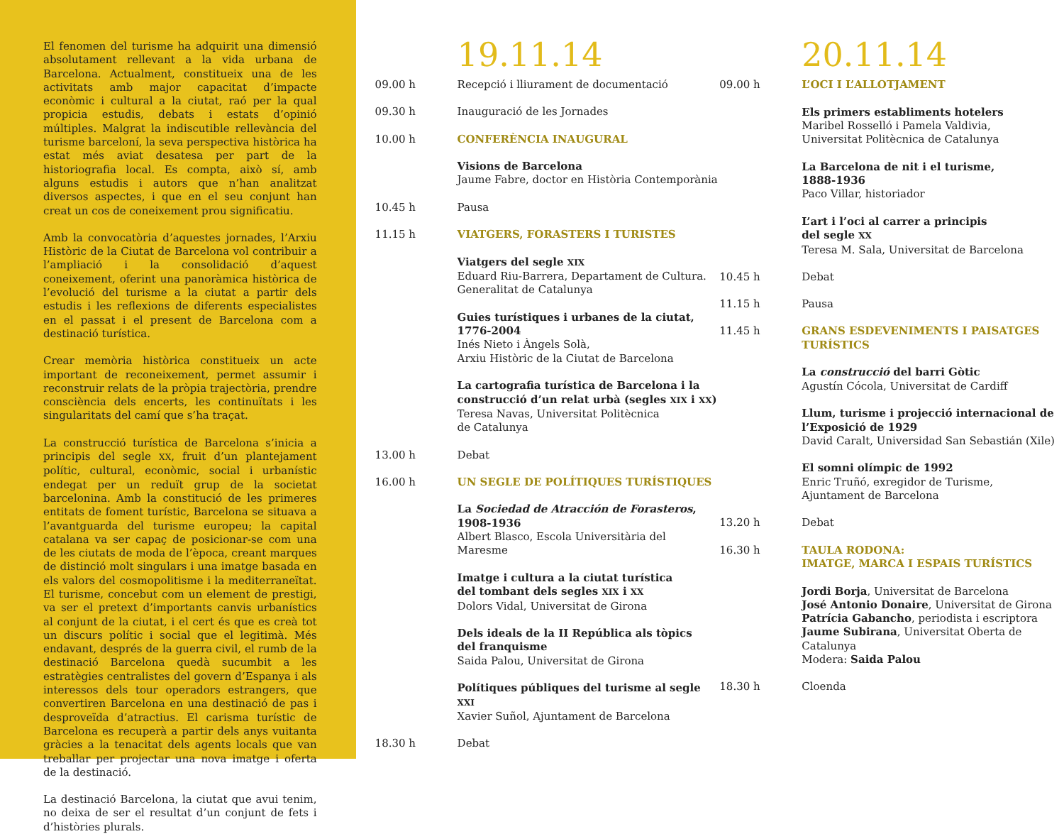El fenomen del turisme ha adquirit una dimensió absolutament rellevant a la vida urbana de Barcelona. Actualment, constitueix una de les activitats amb major capacitat d’impacte econòmic i cultural a la ciutat, raó per la qual propicia estudis, debats i estats d’opinió múltiples. Malgrat la indiscutible rellevància del turisme barceloní, la seva perspectiva històrica ha estat més aviat desatesa per part de la historiografia local. Es compta, això sí, amb alguns estudis i autors que n’han analitzat diversos aspectes, i que en el seu conjunt han creat un cos de coneixement prou significatiu.
Amb la convocatòria d’aquestes jornades, l’Arxiu Històric de la Ciutat de Barcelona vol contribuir a l’ampliació i la consolidació d’aquest coneixement, oferint una panoràmica històrica de l’evolució del turisme a la ciutat a partir dels estudis i les reflexions de diferents especialistes en el passat i el present de Barcelona com a destinació turística.
Crear memòria històrica constitueix un acte important de reconeixement, permet assumir i reconstruir relats de la pròpia trajectòria, prendre consciència dels encerts, les continuïtats i les singularitats del camí que s’ha traçat.
La construcció turística de Barcelona s’inicia a principis del segle XX, fruit d’un plantejament polític, cultural, econòmic, social i urbanístic endegat per un reduït grup de la societat barcelonina. Amb la constitució de les primeres entitats de foment turístic, Barcelona se situava a l’avantguarda del turisme europeu; la capital catalana va ser capaç de posicionar-se com una de les ciutats de moda de l’època, creant marques de distinció molt singulars i una imatge basada en els valors del cosmopolitisme i la mediterraneïtat. El turisme, concebut com un element de prestigi, va ser el pretext d’importants canvis urbanístics al conjunt de la ciutat, i el cert és que es creà tot un discurs polític i social que el legitimà. Més endavant, després de la guerra civil, el rumb de la destinació Barcelona quedà sucumbit a les estratègies centralistes del govern d’Espanya i als interessos dels tour operadors estrangers, que convertiren Barcelona en una destinació de pas i desproveïda d’atractius. El carisma turístic de Barcelona es recuperà a partir dels anys vuitanta gràcies a la tenacitat dels agents locals que van treballar per projectar una nova imatge i oferta de la destinació.
La destinació Barcelona, la ciutat que avui tenim, no deixa de ser el resultat d’un conjunt de fets i d’històries plurals.
19.11.14
09.00 h Recepció i lliurament de documentació
09.30 h Inauguració de les Jornades
10.00 h CONFERÈNCIA INAUGURAL
Visions de Barcelona
Jaume Fabre, doctor en Història Contemporània
10.45 h Pausa
11.15 h VIATGERS, FORASTERS I TURISTES
Viatgers del segle XIX
Eduard Riu-Barrera, Departament de Cultura. Generalitat de Catalunya
Guies turístiques i urbanes de la ciutat, 1776-2004
Inés Nieto i Àngels Solà,
Arxiu Històric de la Ciutat de Barcelona
La cartografia turística de Barcelona i la construcció d’un relat urbà (segles XIX i XX)
Teresa Navas, Universitat Politècnica
de Catalunya
13.00 h Debat
16.00 h UN SEGLE DE POLÍTIQUES TURÍSTIQUES
La Sociedad de Atracción de Forasteros, 1908-1936
Albert Blasco, Escola Universitària del Maresme
Imatge i cultura a la ciutat turística
del tombant dels segles XIX i XX
Dolors Vidal, Universitat de Girona
Dels ideals de la II República als tòpics
del franquisme
Saida Palou, Universitat de Girona
Polítiques públiques del turisme al segle XXI
Xavier Suñol, Ajuntament de Barcelona
18.30 h Debat
20.11.14
09.00 h L’OCI I L’ALLOTJAMENT
Els primers establiments hotelers
Maribel Rosselló i Pamela Valdivia,
Universitat Politècnica de Catalunya
La Barcelona de nit i el turisme,
1888-1936
Paco Villar, historiador
L’art i l’oci al carrer a principis
del segle XX
Teresa M. Sala, Universitat de Barcelona
10.45 h Debat
11.15 h Pausa
11.45 h GRANS ESDEVENIMENTS I PAISATGES TURÍSTICS
La construcció del barri Gòtic
Agustín Cócola, Universitat de Cardiff
Llum, turisme i projecció internacional de l’Exposició de 1929
David Caralt, Universidad San Sebastián (Xile)
El somni olímpic de 1992
Enric Truñó, exregidor de Turisme,
Ajuntament de Barcelona
13.20 h Debat
16.30 h TAULA RODONA:
IMATGE, MARCA I ESPAIS TURÍSTICS
Jordi Borja, Universitat de Barcelona
José Antonio Donaire, Universitat de Girona
Patrícia Gabancho, periodista i escriptora
Jaume Subirana, Universitat Oberta de Catalunya
Modera: Saida Palou
18.30 h Cloenda